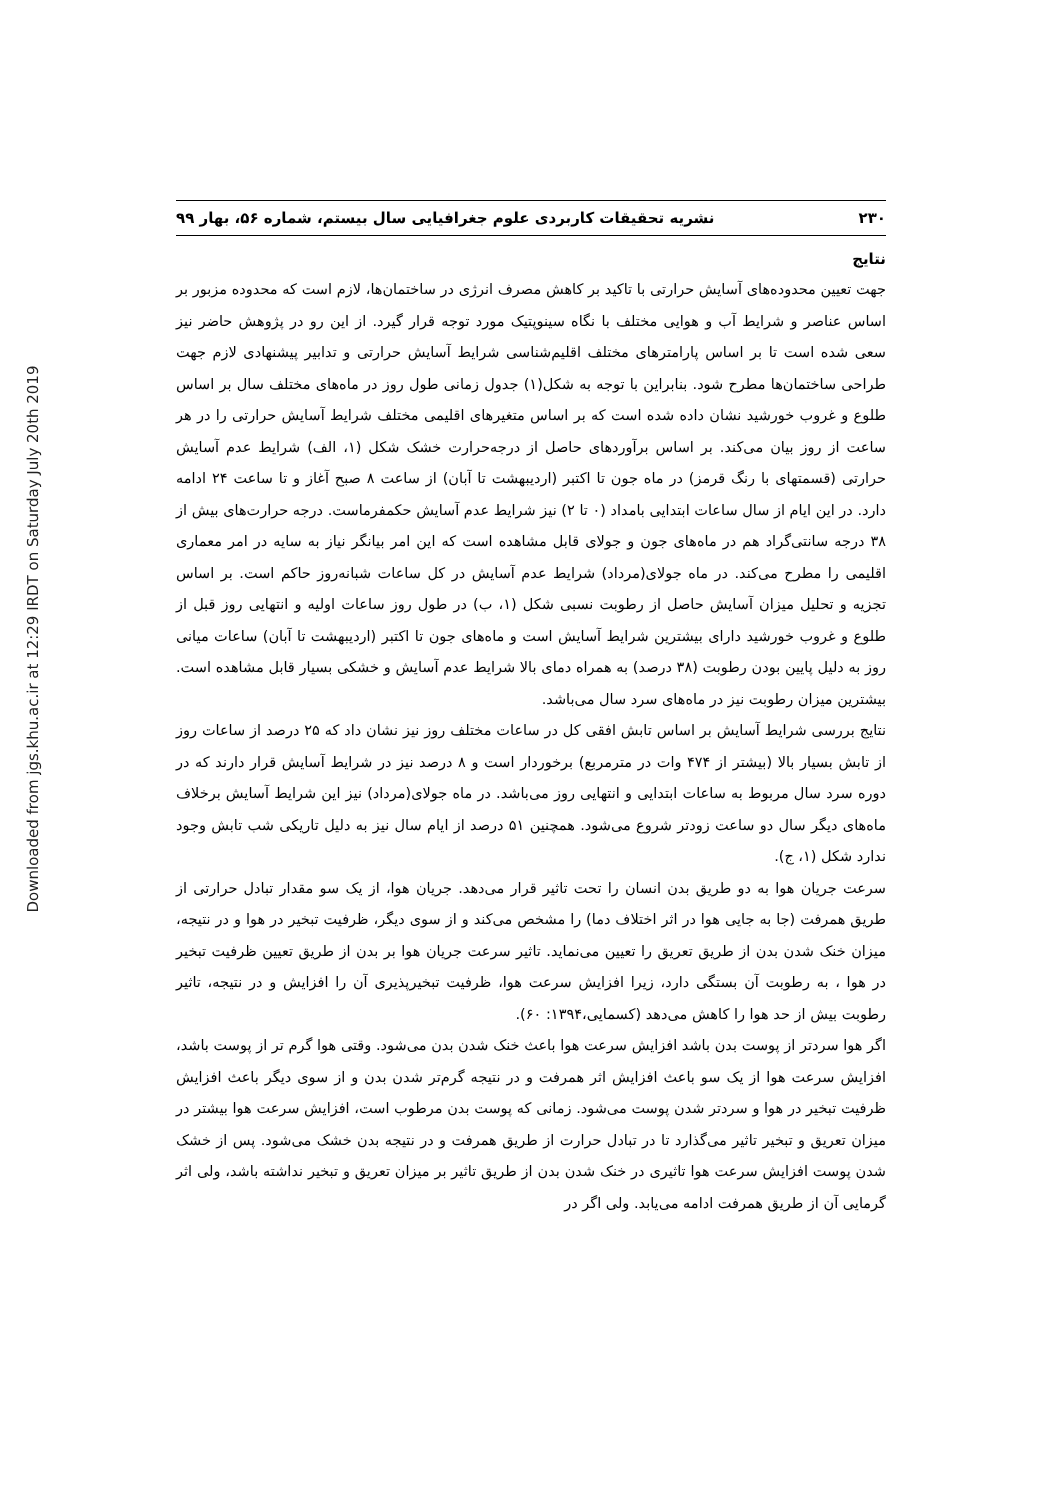Downloaded from jgs.khu.ac.ir at 12:29 IRDT on Saturday July 20th 2019
۲۳۰ نشریه تحقیقات کاربردی علوم جغرافیایی سال بیستم، شماره ۵۶، بهار ۹۹
نتایج
جهت تعیین محدوده‌های آسایش حرارتی با تاکید بر کاهش مصرف انرژی در ساختمان‌ها، لازم است که محدوده مزبور بر اساس عناصر و شرایط آب و هوایی مختلف با نگاه سینوپتیک مورد توجه قرار گیرد. از این رو در پژوهش حاضر نیز سعی شده است تا بر اساس پارامترهای مختلف اقلیم‌شناسی شرایط آسایش حرارتی و تدابیر پیشنهادی لازم جهت طراحی ساختمان‌ها مطرح شود. بنابراین با توجه به شکل(۱) جدول زمانی طول روز در ماه‌های مختلف سال بر اساس طلوع و غروب خورشید نشان داده شده است که بر اساس متغیرهای اقلیمی مختلف شرایط آسایش حرارتی را در هر ساعت از روز بیان می‌کند. بر اساس برآوردهای حاصل از درجه‌حرارت خشک شکل (۱، الف) شرایط عدم آسایش حرارتی (قسمتهای با رنگ قرمز) در ماه جون تا اکتبر (اردیبهشت تا آبان) از ساعت ۸ صبح آغاز و تا ساعت ۲۴ ادامه دارد. در این ایام از سال ساعات ابتدایی بامداد (۰ تا ۲) نیز شرایط عدم آسایش حکمفرماست. درجه حرارت‌های بیش از ۳۸ درجه سانتی‌گراد هم در ماه‌های جون و جولای قابل مشاهده است که این امر بیانگر نیاز به سایه در امر معماری اقلیمی را مطرح می‌کند. در ماه جولای(مرداد) شرایط عدم آسایش در کل ساعات شبانه‌روز حاکم است. بر اساس تجزیه و تحلیل میزان آسایش حاصل از رطوبت نسبی شکل (۱، ب) در طول روز ساعات اولیه و انتهایی روز قبل از طلوع و غروب خورشید دارای بیشترین شرایط آسایش است و ماه‌های جون تا اکتبر (اردیبهشت تا آبان) ساعات میانی روز به دلیل پایین بودن رطوبت (۳۸ درصد) به همراه دمای بالا شرایط عدم آسایش و خشکی بسیار قابل مشاهده است. بیشترین میزان رطوبت نیز در ماه‌های سرد سال می‌باشد.
نتایج بررسی شرایط آسایش بر اساس تابش افقی کل در ساعات مختلف روز نیز نشان داد که ۲۵ درصد از ساعات روز از تابش بسیار بالا (بیشتر از ۴۷۴ وات در مترمربع) برخوردار است و ۸ درصد نیز در شرایط آسایش قرار دارند که در دوره سرد سال مربوط به ساعات ابتدایی و انتهایی روز می‌باشد. در ماه جولای(مرداد) نیز این شرایط آسایش برخلاف ماه‌های دیگر سال دو ساعت زودتر شروع می‌شود. همچنین ۵۱ درصد از ایام سال نیز به دلیل تاریکی شب تابش وجود ندارد شکل (۱، ج).
سرعت جریان هوا به دو طریق بدن انسان را تحت تاثیر قرار می‌دهد. جریان هوا، از یک سو مقدار تبادل حرارتی از طریق همرفت (جا به جایی هوا در اثر اختلاف دما) را مشخص می‌کند و از سوی دیگر، ظرفیت تبخیر در هوا و در نتیجه، میزان خنک شدن بدن از طریق تعریق را تعیین می‌نماید. تاثیر سرعت جریان هوا بر بدن از طریق تعیین ظرفیت تبخیر در هوا ، به رطوبت آن بستگی دارد، زیرا افزایش سرعت هوا، ظرفیت تبخیرپذیری آن را افزایش و در نتیجه، تاثیر رطوبت بیش از حد هوا را کاهش می‌دهد (کسمایی،۱۳۹۴: ۶۰).
اگر هوا سردتر از پوست بدن باشد افزایش سرعت هوا باعث خنک شدن بدن می‌شود. وقتی هوا گرم تر از پوست باشد، افزایش سرعت هوا از یک سو باعث افزایش اثر همرفت و در نتیجه گرم‌تر شدن بدن و از سوی دیگر باعث افزایش ظرفیت تبخیر در هوا و سردتر شدن پوست می‌شود. زمانی که پوست بدن مرطوب است، افزایش سرعت هوا بیشتر در میزان تعریق و تبخیر تاثیر می‌گذارد تا در تبادل حرارت از طریق همرفت و در نتیجه بدن خشک می‌شود. پس از خشک شدن پوست افزایش سرعت هوا تاثیری در خنک شدن بدن از طریق تاثیر بر میزان تعریق و تبخیر نداشته باشد، ولی اثر گرمایی آن از طریق همرفت ادامه می‌یابد. ولی اگر در